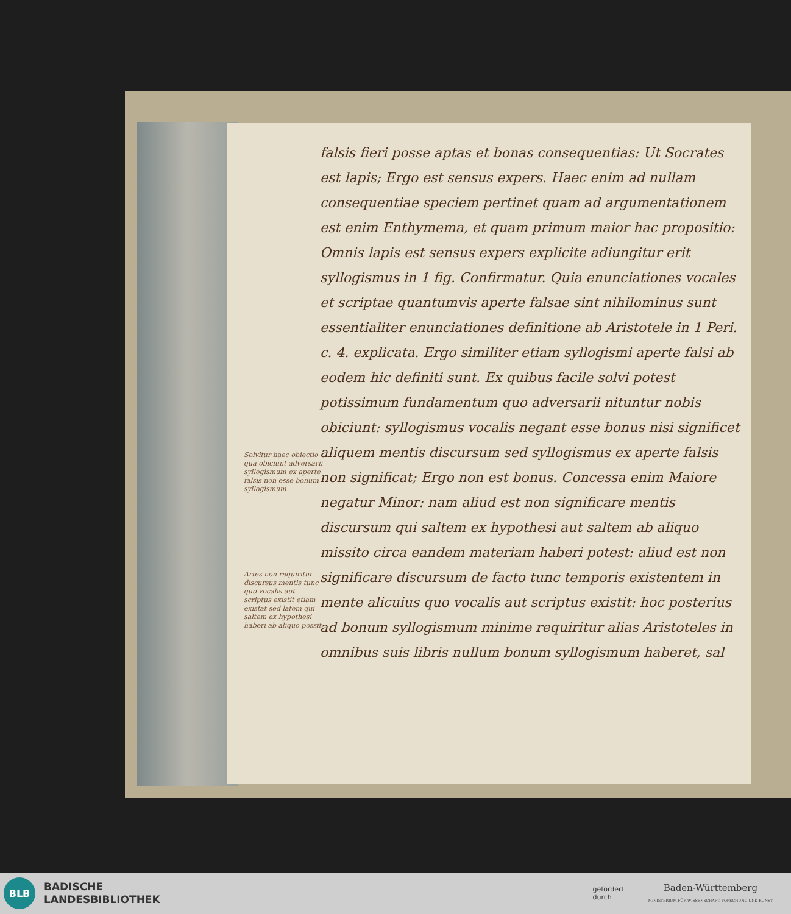falsis fieri posse aptas et bonas consequentias: Ut Socrates est lapis; Ergo est sensus expers. Haec enim ad nullam consequentiae speciem pertinet quam ad argumentationem est enim Enthymema, et quam primum maior hac propositio: Omnis lapis est sensus expers explicite adiungitur erit syllogismus in 1 fig. Confirmatur. Quia enunciationes vocales et scriptae quantumvis aperte falsae sint nihilominus sunt essentialiter enunciationes definitione ab Aristotele in 1 Peri. c. 4. explicata. Ergo similiter etiam syllogismi aperte falsi ab eodem hic definiti sunt. Ex quibus facile solvi potest potissimum fundamentum quo adversarii nituntur nobis obiciunt: syllogismus vocalis negant esse bonus nisi significet aliquem mentis discursum sed syllogismus ex aperte falsis non significat; Ergo non est bonus. Concessa enim Maiore negatur Minor: nam aliud est non significare mentis discursum qui saltem ex hypothesi aut saltem ab aliquo missito circa eandem materiam haberi potest: aliud est non significare discursum de facto tunc temporis existentem in mente alicuius quo vocalis aut scriptus existit: hoc posterius ad bonum syllogismum minime requiritur alias Aristoteles in omnibus suis libris nullum bonum syllogismum haberet, sal
Solvitur haec obiectio qua obiciunt adversarii syllogismum ex aperte falsis non esse bonum syllogismum
Artes non requiritur discursus mentis tunc quo vocalis aut scriptus existit etiam existat sed latem qui saltem ex hypothesi haberi ab aliquo possit
BLB
BADISCHE
LANDESBIBLIOTHEK
gefördert
durch
Baden-Württemberg
MINISTERIUM FÜR WISSENSCHAFT, FORSCHUNG UND KUNST